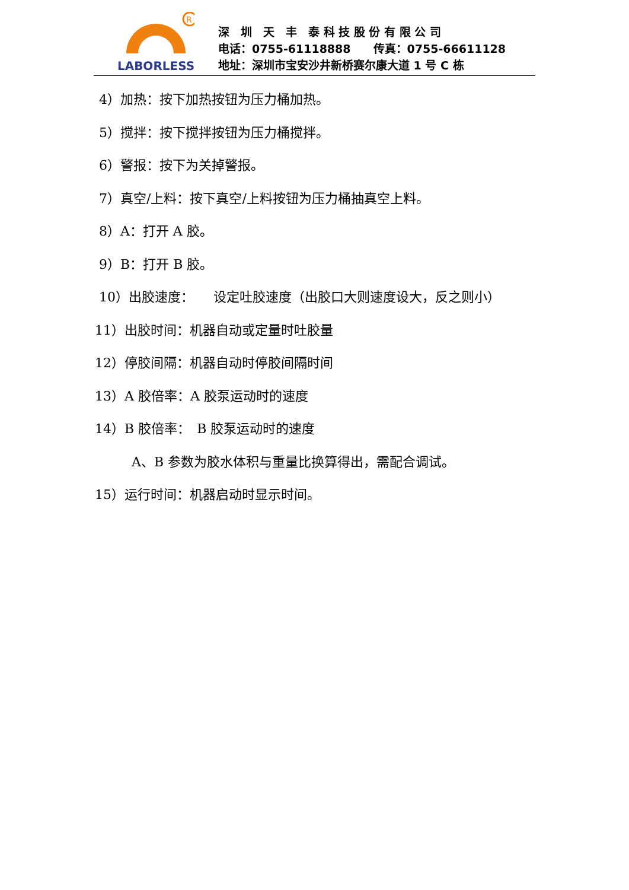R
LABORLESS
深　圳　天　丰　泰 科 技 股 份 有 限 公 司
电话：0755-61118888　　传真：0755-66611128
地址：深圳市宝安沙井新桥赛尔康大道 1 号 C 栋
4）加热：按下加热按钮为压力桶加热。
5）搅拌：按下搅拌按钮为压力桶搅拌。
6）警报：按下为关掉警报。
7）真空/上料：按下真空/上料按钮为压力桶抽真空上料。
8）A：打开 A 胶。
9）B：打开 B 胶。
10）出胶速度：　　设定吐胶速度（出胶口大则速度设大，反之则小）
11）出胶时间：机器自动或定量时吐胶量
12）停胶间隔：机器自动时停胶间隔时间
13）A 胶倍率：A 胶泵运动时的速度
14）B 胶倍率：　B 胶泵运动时的速度
A、B 参数为胶水体积与重量比换算得出，需配合调试。
15）运行时间：机器启动时显示时间。